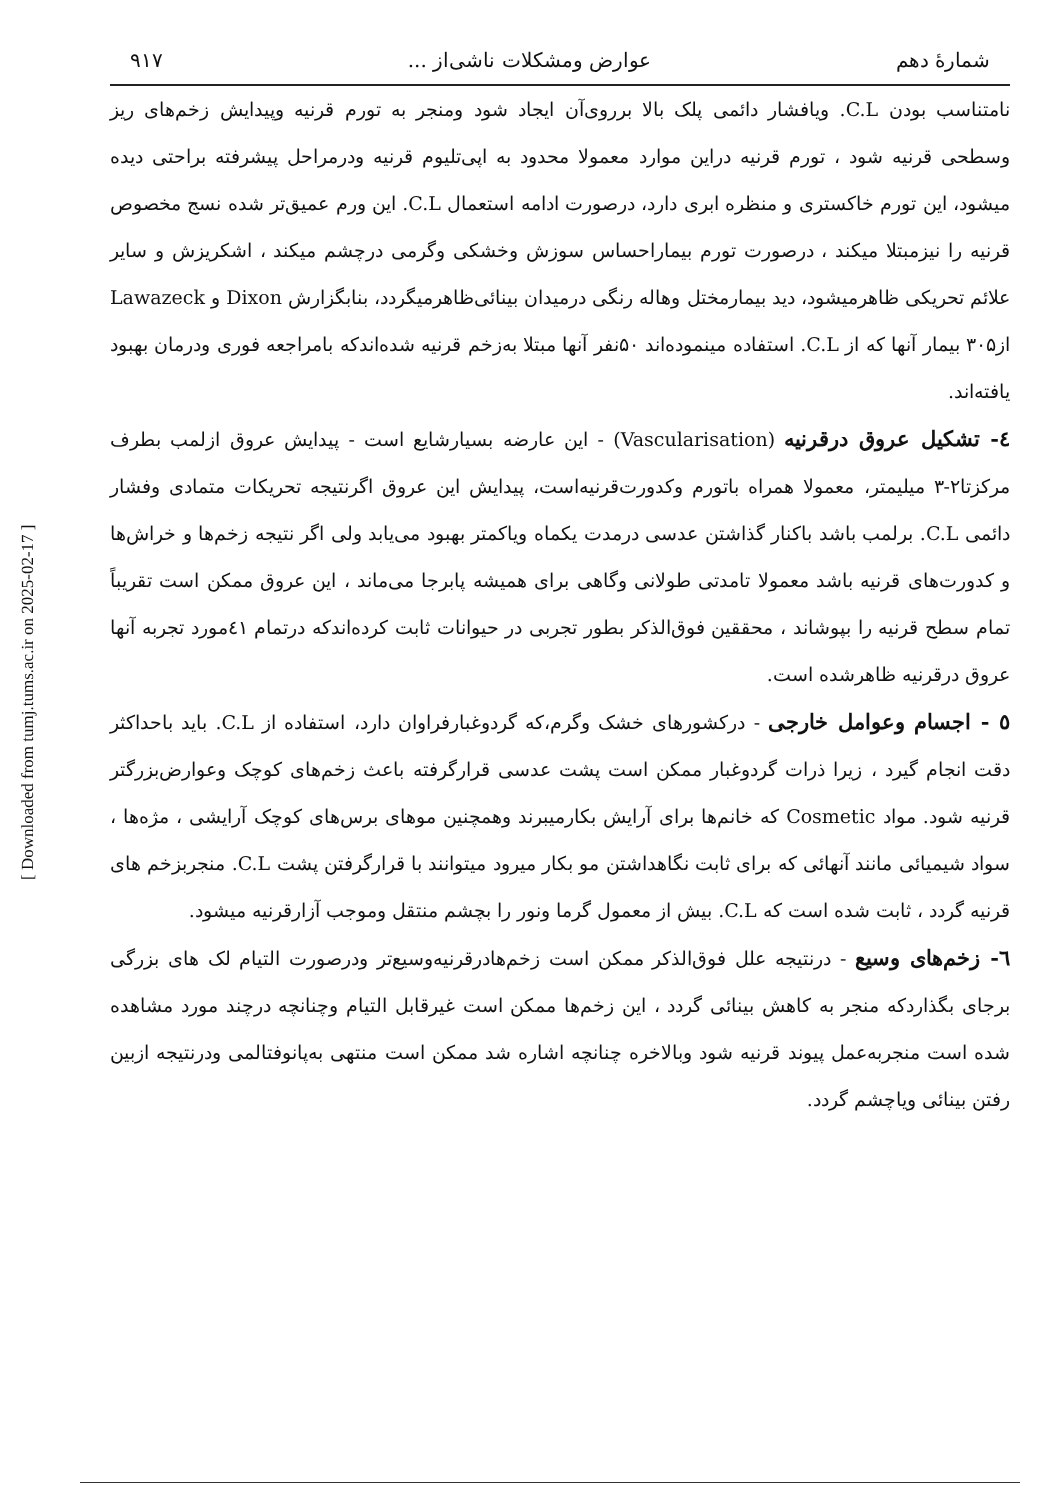[ Downloaded from tumj.tums.ac.ir on 2025-02-17 ]
شمارهٔ دهم عوارض ومشکلات ناشی‌از ... ۹۱۷
نامتناسب بودن C.L. ویافشار دائمی پلک بالا برروی‌آن ایجاد شود ومنجر به تورم قرنیه وپیدایش زخم‌های ریز وسطحی قرنیه شود ، تورم قرنیه دراین موارد معمولا محدود به اپی‌تلیوم قرنیه ودرمراحل پیشرفته براحتی دیده میشود، این تورم خاکستری و منظره ابری دارد، درصورت ادامه استعمال C.L. این ورم عمیق‌تر شده نسج مخصوص قرنیه را نیزمبتلا میکند ، درصورت تورم بیماراحساس سوزش وخشکی وگرمی درچشم میکند ، اشکریزش و سایر علائم تحریکی ظاهرمیشود، دید بیمارمختل وهاله رنگی درمیدان بینائی‌ظاهرمیگردد، بنابگزارش Dixon و Lawazeck از۳۰۵ بیمار آنها که از C.L. استفاده مینموده‌اند ۵۰نفر آنها مبتلا به‌زخم قرنیه شده‌اندکه بامراجعه فوری ودرمان بهبود یافته‌اند.
٤- تشکیل عروق درقرنیه (Vascularisation) - این عارضه بسیارشایع است - پیدایش عروق ازلمب بطرف مرکزتا۲-۳ میلیمتر، معمولا همراه باتورم وکدورت‌قرنیه‌است، پیدایش این عروق اگرنتیجه تحریکات متمادی وفشار دائمی C.L. برلمب باشد باکنار گذاشتن عدسی درمدت یکماه ویاکمتر بهبود می‌یابد ولی اگر نتیجه زخم‌ها و خراش‌ها و کدورت‌های قرنیه باشد معمولا تامدتی طولانی وگاهی برای همیشه پابرجا می‌ماند ، این عروق ممکن است تقریباً تمام سطح قرنیه را بپوشاند ، محققین فوق‌الذکر بطور تجربی در حیوانات ثابت کرده‌اندکه درتمام ٤۱مورد تجربه آنها عروق درقرنیه ظاهرشده است.
٥ - اجسام وعوامل خارجی - درکشورهای خشک وگرم،که گردوغبارفراوان دارد، استفاده از C.L. باید باحداکثر دقت انجام گیرد ، زیرا ذرات گردوغبار ممکن است پشت عدسی قرارگرفته باعث زخم‌های کوچک وعوارض‌بزرگتر قرنیه شود. مواد Cosmetic که خانم‌ها برای آرایش بکارمیبرند وهمچنین موهای برس‌های کوچک آرایشی ، مژه‌ها ، سواد شیمیائی مانند آنهائی که برای ثابت نگاهداشتن مو بکار میرود میتوانند با قرارگرفتن پشت C.L. منجربزخم های قرنیه گردد ، ثابت شده است که C.L. بیش از معمول گرما ونور را بچشم منتقل وموجب آزارقرنیه میشود.
٦- زخم‌های وسیع - درنتیجه علل فوق‌الذکر ممکن است زخم‌هادرقرنیه‌وسیع‌تر ودرصورت التیام لک های بزرگی برجای بگذاردکه منجر به کاهش بینائی گردد ، این زخم‌ها ممکن است غیرقابل التیام وچنانچه درچند مورد مشاهده شده است منجربه‌عمل پیوند قرنیه شود وبالاخره چنانچه اشاره شد ممکن است منتهی به‌پانوفتالمی ودرنتیجه ازبین رفتن بینائی ویاچشم گردد.